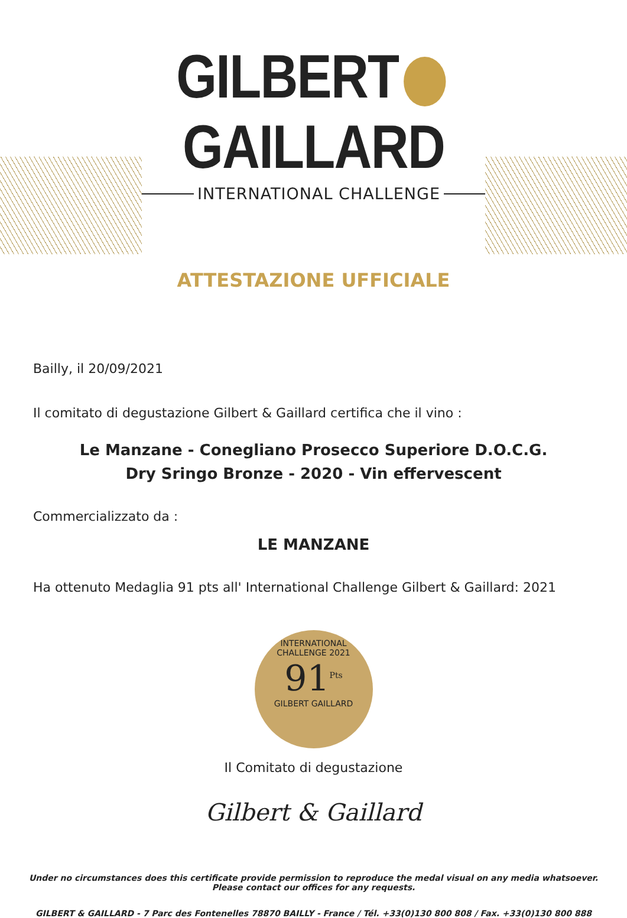GILBERT GAILLARD
INTERNATIONAL CHALLENGE
ATTESTAZIONE UFFICIALE
Bailly, il 20/09/2021
Il comitato di degustazione Gilbert & Gaillard certifica che il vino :
Le Manzane - Conegliano Prosecco Superiore D.O.C.G.
Dry Sringo Bronze - 2020 - Vin effervescent
Commercializzato da :
LE MANZANE
Ha ottenuto Medaglia 91 pts all' International Challenge Gilbert & Gaillard: 2021
INTERNATIONAL CHALLENGE 2021
91<sup>Pts</sup>
GILBERT GAILLARD
Il Comitato di degustazione
Gilbert & Gaillard
Under no circumstances does this certificate provide permission to reproduce the medal visual on any media whatsoever.
Please contact our offices for any requests.
GILBERT & GAILLARD - 7 Parc des Fontenelles 78870 BAILLY - France / Tél. +33(0)130 800 808 / Fax. +33(0)130 800 888